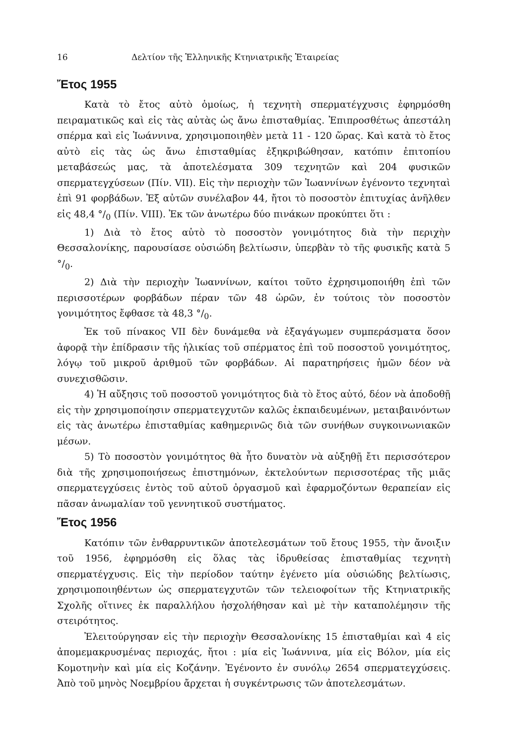16 Δελτίον τῆς Ἑλληνικῆς Κτηνιατρικῆς Ἑταιρείας
Ἔτος 1955
Κατὰ τὸ ἔτος αὐτὸ ὁμοίως, ἡ τεχνητὴ σπερματέγχυσις ἐφηρμόσθη πειραματικῶς καὶ εἰς τὰς αὐτὰς ὡς ἄνω ἐπισταθμίας. Ἐπιπροσθέτως ἀπεστάλη σπέρμα καὶ εἰς Ἰωάννινα, χρησιμοποιηθὲν μετὰ 11 - 120 ὥρας. Καὶ κατὰ τὸ ἔτος αὐτὸ εἰς τὰς ὡς ἄνω ἐπισταθμίας ἐξηκριβώθησαν, κατόπιν ἐπιτοπίου μεταβάσεώς μας, τὰ ἀποτελέσματα 309 τεχνητῶν καὶ 204 φυσικῶν σπερματεγχύσεων (Πίν. VII). Εἰς τὴν περιοχὴν τῶν Ἰωαννίνων ἐγένοντο τεχνηταὶ ἐπὶ 91 φορβάδων. Ἐξ αὐτῶν συνέλαβον 44, ἤτοι τὸ ποσοστὸν ἐπιτυχίας ἀνῆλθεν εἰς 48,4 °/<sub>0</sub> (Πίν. VIII). Ἐκ τῶν ἀνωτέρω δύο πινάκων προκύπτει ὅτι :
1) Διὰ τὸ ἔτος αὐτὸ τὸ ποσοστὸν γονιμότητος διὰ τὴν περιχὴν Θεσσαλονίκης, παρουσίασε οὐσιώδη βελτίωσιν, ὑπερβὰν τὸ τῆς φυσικῆς κατὰ 5 °/<sub>0</sub>.
2) Διὰ τὴν περιοχὴν Ἰωαννίνων, καίτοι τοῦτο ἐχρησιμοποιήθη ἐπὶ τῶν περισσοτέρων φορβάδων πέραν τῶν 48 ὡρῶν, ἐν τούτοις τὸν ποσοστὸν γονιμότητος ἔφθασε τὰ 48,3 °/<sub>0</sub>.
Ἐκ τοῦ πίνακος VII δὲν δυνάμεθα νὰ ἐξαγάγωμεν συμπεράσματα ὅσον ἀφορᾷ τὴν ἐπίδρασιν τῆς ἡλικίας τοῦ σπέρματος ἐπὶ τοῦ ποσοστοῦ γονιμότητος, λόγῳ τοῦ μικροῦ ἀριθμοῦ τῶν φορβάδων. Αἱ παρατηρήσεις ἡμῶν δέον νὰ συνεχισθῶσιν.
4) Ἡ αὔξησις τοῦ ποσοστοῦ γονιμότητος διὰ τὸ ἔτος αὐτό, δέον νὰ ἀποδοθῇ εἰς τὴν χρησιμοποίησιν σπερματεγχυτῶν καλῶς ἐκπαιδευμένων, μεταιβαινόντων εἰς τὰς ἀνωτέρω ἐπισταθμίας καθημερινῶς διὰ τῶν συνήθων συγκοινωνιακῶν μέσων.
5) Τὸ ποσοστὸν γονιμότητος θὰ ἦτο δυνατὸν νὰ αὐξηθῇ ἔτι περισσότερον διὰ τῆς χρησιμοποιήσεως ἐπιστημόνων, ἐκτελούντων περισσοτέρας τῆς μιᾶς σπερματεγχύσεις ἐντὸς τοῦ αὐτοῦ ὀργασμοῦ καὶ ἐφαρμοζόντων θεραπείαν εἰς πᾶσαν ἀνωμαλίαν τοῦ γεννητικοῦ συστήματος.
Ἔτος 1956
Κατόπιν τῶν ἐνθαρρυντικῶν ἀποτελεσμάτων τοῦ ἔτους 1955, τὴν ἄνοιξιν τοῦ 1956, ἐφηρμόσθη εἰς ὅλας τὰς ἱδρυθείσας ἐπισταθμίας τεχνητὴ σπερματέγχυσις. Εἰς τὴν περίοδον ταύτην ἐγένετο μία οὐσιώδης βελτίωσις, χρησιμοποιηθέντων ὡς σπερματεγχυτῶν τῶν τελειοφοίτων τῆς Κτηνιατρικῆς Σχολῆς οἵτινες ἐκ παραλλήλου ἠσχολήθησαν καὶ μὲ τὴν καταπολέμησιν τῆς στειρότητος.
Ἐλειτούργησαν εἰς τὴν περιοχὴν Θεσσαλονίκης 15 ἐπισταθμίαι καὶ 4 εἰς ἀπομεμακρυσμένας περιοχάς, ἤτοι : μία εἰς Ἰωάννινα, μία εἰς Βόλον, μία εἰς Κομοτηνὴν καὶ μία εἰς Κοζάνην. Ἐγένοντο ἐν συνόλῳ 2654 σπερματεγχύσεις. Ἀπὸ τοῦ μηνὸς Νοεμβρίου ἄρχεται ἡ συγκέντρωσις τῶν ἀποτελεσμάτων.